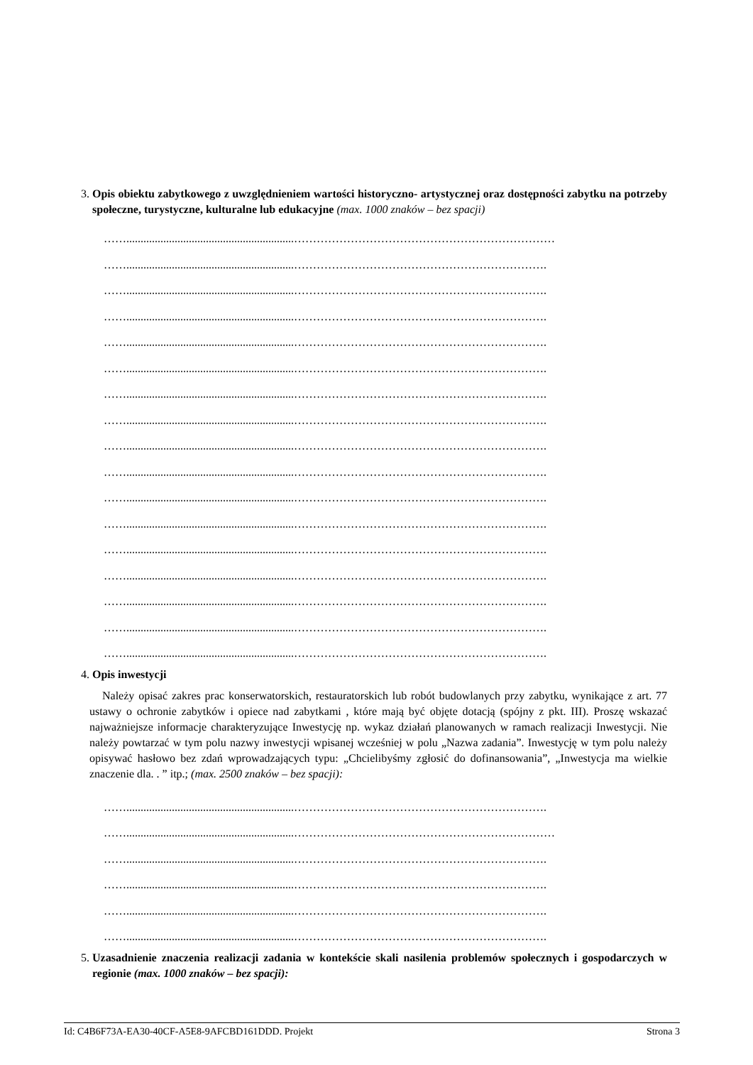3. Opis obiektu zabytkowego z uwzględnieniem wartości historyczno- artystycznej oraz dostępności zabytku na potrzeby społeczne, turystyczne, kulturalne lub edukacyjne (max. 1000 znaków – bez spacji)
……...........................................................……………………………………………………………
……...........................................................………………………………………………………….
……...........................................................………………………………………………………….
……...........................................................………………………………………………………….
……...........................................................………………………………………………………….
……...........................................................………………………………………………………….
……...........................................................………………………………………………………….
……...........................................................………………………………………………………….
……...........................................................………………………………………………………….
……...........................................................………………………………………………………….
……...........................................................………………………………………………………….
……...........................................................………………………………………………………….
……...........................................................………………………………………………………….
……...........................................................………………………………………………………….
……...........................................................………………………………………………………….
……...........................................................………………………………………………………….
……...........................................................………………………………………………………….
4. Opis inwestycji
Należy opisać zakres prac konserwatorskich, restauratorskich lub robót budowlanych przy zabytku, wynikające z art. 77 ustawy o ochronie zabytków i opiece nad zabytkami , które mają być objęte dotacją (spójny z pkt. III). Proszę wskazać najważniejsze informacje charakteryzujące Inwestycję np. wykaz działań planowanych w ramach realizacji Inwestycji. Nie należy powtarzać w tym polu nazwy inwestycji wpisanej wcześniej w polu „Nazwa zadania”. Inwestycję w tym polu należy opisywać hasłowo bez zdań wprowadzających typu: „Chcielibyśmy zgłosić do dofinansowania”, „Inwestycja ma wielkie znaczenie dla. . ” itp.; (max. 2500 znaków – bez spacji):
……...........................................................………………………………………………………….
……...........................................................……………………………………………………………
……...........................................................………………………………………………………….
……...........................................................………………………………………………………….
……...........................................................………………………………………………………….
……...........................................................………………………………………………………….
5. Uzasadnienie znaczenia realizacji zadania w kontekście skali nasilenia problemów społecznych i gospodarczych w regionie (max. 1000 znaków – bez spacji):
Id: C4B6F73A-EA30-40CF-A5E8-9AFCBD161DDD. Projekt Strona 3